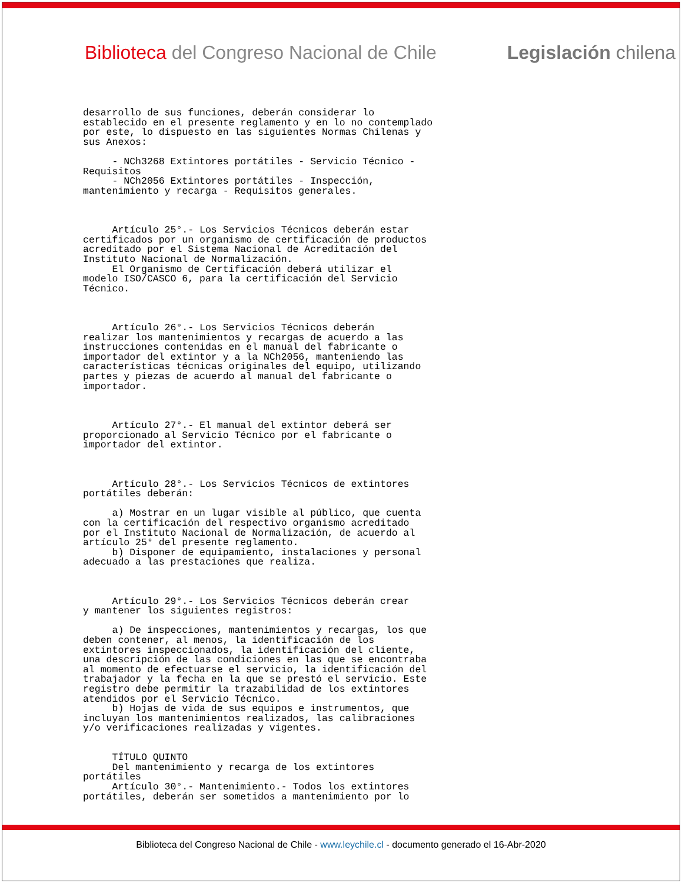Biblioteca del Congreso Nacional de Chile Legislación chilena
desarrollo de sus funciones, deberán considerar lo
establecido en el presente reglamento y en lo no contemplado
por este, lo dispuesto en las siguientes Normas Chilenas y
sus Anexos:

     - NCh3268 Extintores portátiles - Servicio Técnico -
Requisitos
     - NCh2056 Extintores portátiles - Inspección,
mantenimiento y recarga - Requisitos generales.



     Artículo 25°.- Los Servicios Técnicos deberán estar
certificados por un organismo de certificación de productos
acreditado por el Sistema Nacional de Acreditación del
Instituto Nacional de Normalización.
     El Organismo de Certificación deberá utilizar el
modelo ISO/CASCO 6, para la certificación del Servicio
Técnico.



     Artículo 26°.- Los Servicios Técnicos deberán
realizar los mantenimientos y recargas de acuerdo a las
instrucciones contenidas en el manual del fabricante o
importador del extintor y a la NCh2056, manteniendo las
características técnicas originales del equipo, utilizando
partes y piezas de acuerdo al manual del fabricante o
importador.



     Artículo 27°.- El manual del extintor deberá ser
proporcionado al Servicio Técnico por el fabricante o
importador del extintor.



     Artículo 28°.- Los Servicios Técnicos de extintores
portátiles deberán:

     a) Mostrar en un lugar visible al público, que cuenta
con la certificación del respectivo organismo acreditado
por el Instituto Nacional de Normalización, de acuerdo al
artículo 25° del presente reglamento.
     b) Disponer de equipamiento, instalaciones y personal
adecuado a las prestaciones que realiza.



     Artículo 29°.- Los Servicios Técnicos deberán crear
y mantener los siguientes registros:

     a) De inspecciones, mantenimientos y recargas, los que
deben contener, al menos, la identificación de los
extintores inspeccionados, la identificación del cliente,
una descripción de las condiciones en las que se encontraba
al momento de efectuarse el servicio, la identificación del
trabajador y la fecha en la que se prestó el servicio. Este
registro debe permitir la trazabilidad de los extintores
atendidos por el Servicio Técnico.
     b) Hojas de vida de sus equipos e instrumentos, que
incluyan los mantenimientos realizados, las calibraciones
y/o verificaciones realizadas y vigentes.


     TÍTULO QUINTO
     Del mantenimiento y recarga de los extintores
portátiles
     Artículo 30°.- Mantenimiento.- Todos los extintores
portátiles, deberán ser sometidos a mantenimiento por lo
Biblioteca del Congreso Nacional de Chile - www.leychile.cl - documento generado el 16-Abr-2020